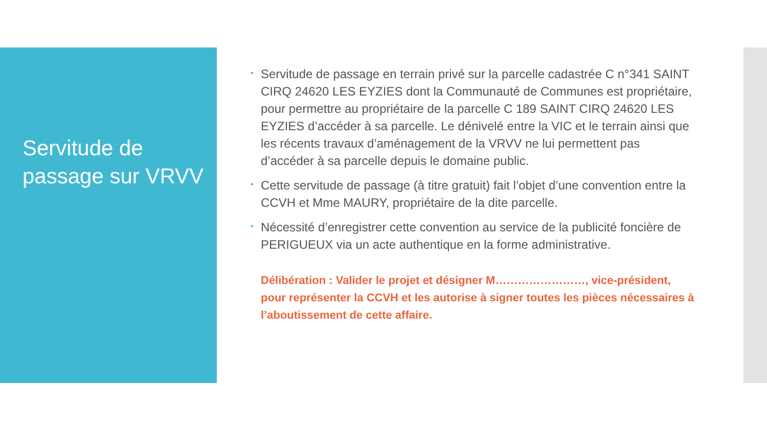Servitude de passage sur VRVV
• Servitude de passage en terrain privé sur la parcelle cadastrée C n°341 SAINT CIRQ 24620 LES EYZIES dont la Communauté de Communes est propriétaire, pour permettre au propriétaire de la parcelle C 189 SAINT CIRQ 24620 LES EYZIES d’accéder à sa parcelle. Le dénivelé entre la VIC et le terrain ainsi que les récents travaux d’aménagement de la VRVV ne lui permettent pas d’accéder à sa parcelle depuis le domaine public.
• Cette servitude de passage (à titre gratuit) fait l’objet d’une convention entre la CCVH et Mme MAURY, propriétaire de la dite parcelle.
• Nécessité d’enregistrer cette convention au service de la publicité foncière de PERIGUEUX via un acte authentique en la forme administrative.
Délibération : Valider le projet et désigner M……………………, vice-président, pour représenter la CCVH et les autorise à signer toutes les pièces nécessaires à l’aboutissement de cette affaire.